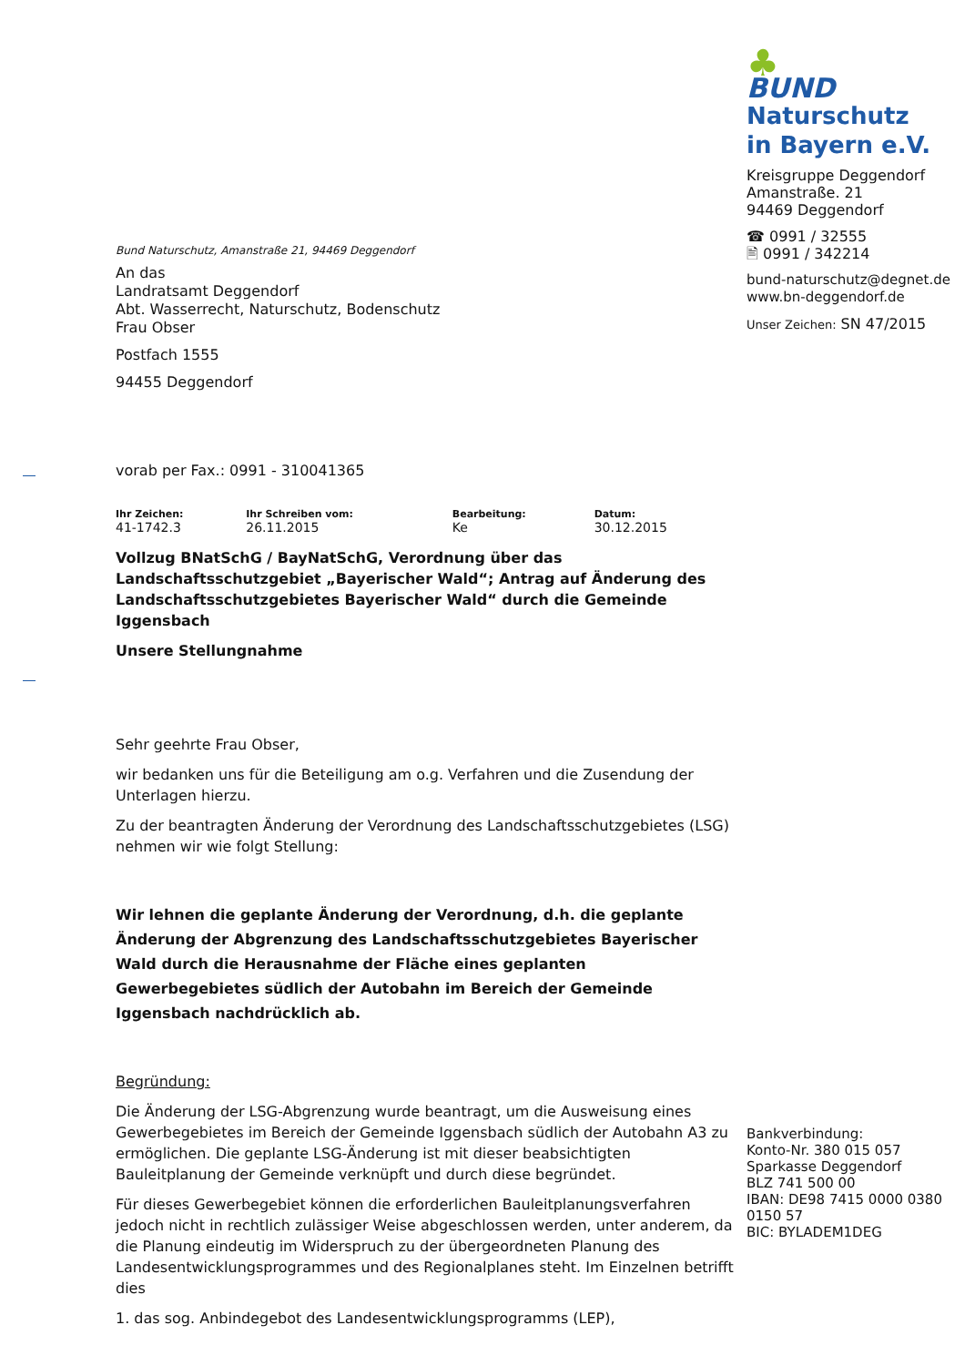Bund Naturschutz, Amanstraße 21, 94469 Deggendorf
An das
Landratsamt Deggendorf
Abt. Wasserrecht, Naturschutz, Bodenschutz
Frau Obser
Postfach 1555
94455 Deggendorf
vorab per Fax.: 0991 - 310041365
| Ihr Zeichen: | Ihr Schreiben vom: | Bearbeitung: | Datum: |
| --- | --- | --- | --- |
| 41-1742.3 | 26.11.2015 | Ke | 30.12.2015 |
Vollzug BNatSchG / BayNatSchG, Verordnung über das Landschaftsschutzgebiet „Bayerischer Wald“; Antrag auf Änderung des Landschaftsschutzgebietes Bayerischer Wald“ durch die Gemeinde Iggensbach
Unsere Stellungnahme
Sehr geehrte Frau Obser,
wir bedanken uns für die Beteiligung am o.g. Verfahren und die Zusendung der Unterlagen hierzu.
Zu der beantragten Änderung der Verordnung des Landschaftsschutzgebietes (LSG) nehmen wir wie folgt Stellung:
Wir lehnen die geplante Änderung der Verordnung, d.h. die geplante Änderung der Abgrenzung des Landschaftsschutzgebietes Bayerischer Wald durch die Herausnahme der Fläche eines geplanten Gewerbegebietes südlich der Autobahn im Bereich der Gemeinde Iggensbach nachdrücklich ab.
Begründung:
Die Änderung der LSG-Abgrenzung wurde beantragt, um die Ausweisung eines Gewerbegebietes im Bereich der Gemeinde Iggensbach südlich der Autobahn A3 zu ermöglichen. Die geplante LSG-Änderung ist mit dieser beabsichtigten Bauleitplanung der Gemeinde verknüpft und durch diese begründet.
Für dieses Gewerbegebiet können die erforderlichen Bauleitplanungsverfahren jedoch nicht in rechtlich zulässiger Weise abgeschlossen werden, unter anderem, da die Planung eindeutig im Widerspruch zu der übergeordneten Planung des Landesentwicklungsprogrammes und des Regionalplanes steht. Im Einzelnen betrifft dies
1. das sog. Anbindegebot des Landesentwicklungsprogramms (LEP),
♣
BUND
Naturschutz
in Bayern e.V.
Kreisgruppe Deggendorf
Amanstraße. 21
94469 Deggendorf
☎ 0991 / 32555
🖹 0991 / 342214
bund-naturschutz@degnet.de
www.bn-deggendorf.de
Unser Zeichen: SN 47/2015
Bankverbindung:
Konto-Nr. 380 015 057
Sparkasse Deggendorf
BLZ 741 500 00
IBAN: DE98 7415 0000 0380 0150 57
BIC: BYLADEM1DEG